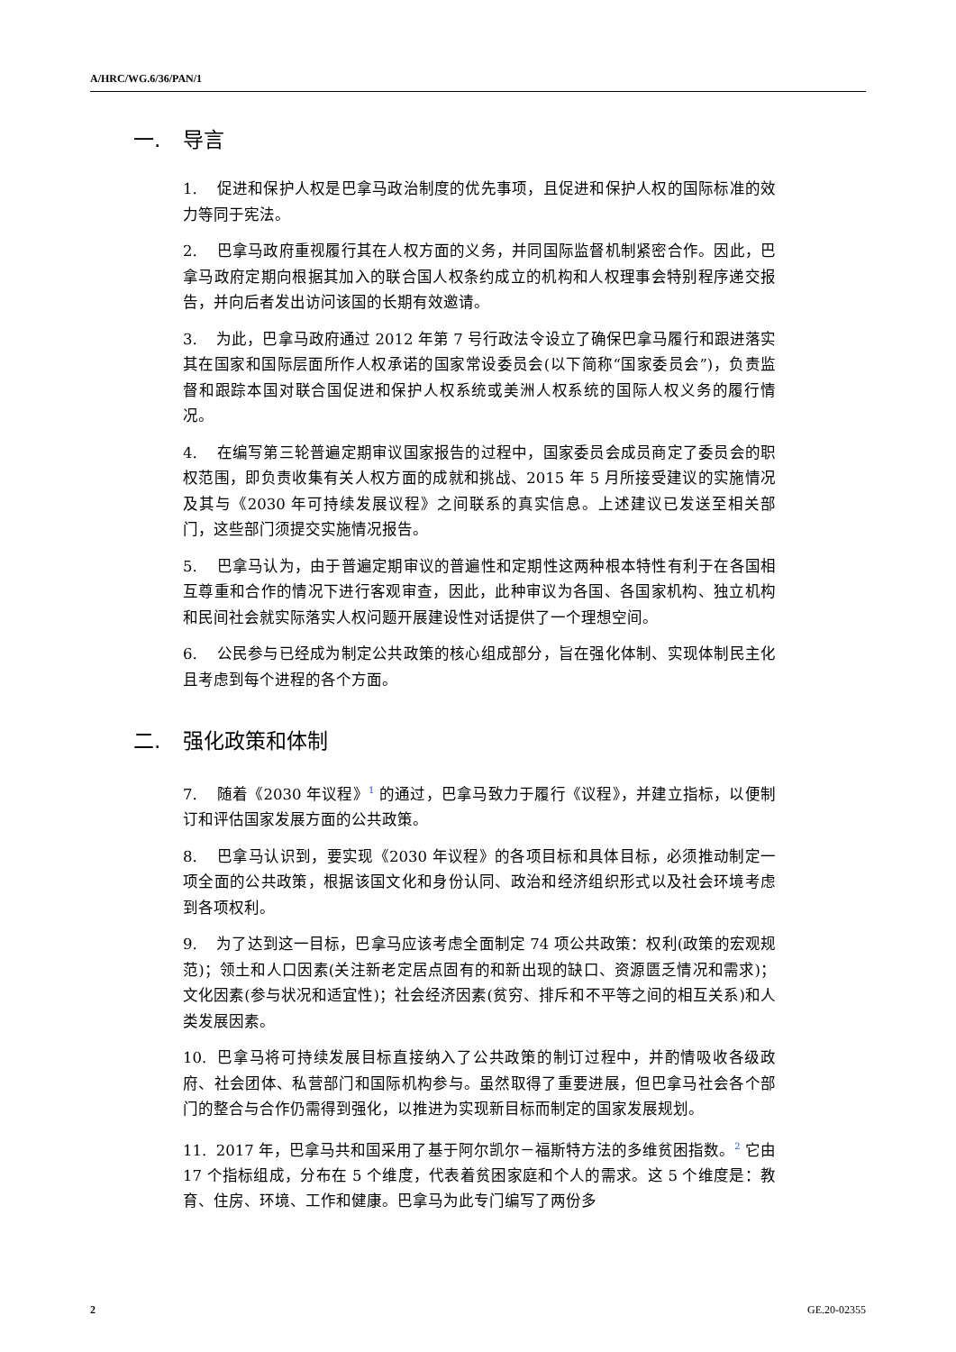A/HRC/WG.6/36/PAN/1
一. 导言
1. 促进和保护人权是巴拿马政治制度的优先事项，且促进和保护人权的国际标准的效力等同于宪法。
2. 巴拿马政府重视履行其在人权方面的义务，并同国际监督机制紧密合作。因此，巴拿马政府定期向根据其加入的联合国人权条约成立的机构和人权理事会特别程序递交报告，并向后者发出访问该国的长期有效邀请。
3. 为此，巴拿马政府通过 2012 年第 7 号行政法令设立了确保巴拿马履行和跟进落实其在国家和国际层面所作人权承诺的国家常设委员会(以下简称“国家委员会”)，负责监督和跟踪本国对联合国促进和保护人权系统或美洲人权系统的国际人权义务的履行情况。
4. 在编写第三轮普遍定期审议国家报告的过程中，国家委员会成员商定了委员会的职权范围，即负责收集有关人权方面的成就和挑战、2015 年 5 月所接受建议的实施情况及其与《2030 年可持续发展议程》之间联系的真实信息。上述建议已发送至相关部门，这些部门须提交实施情况报告。
5. 巴拿马认为，由于普遍定期审议的普遍性和定期性这两种根本特性有利于在各国相互尊重和合作的情况下进行客观审查，因此，此种审议为各国、各国家机构、独立机构和民间社会就实际落实人权问题开展建设性对话提供了一个理想空间。
6. 公民参与已经成为制定公共政策的核心组成部分，旨在强化体制、实现体制民主化且考虑到每个进程的各个方面。
二. 强化政策和体制
7. 随着《2030 年议程》<sup>1</sup> 的通过，巴拿马致力于履行《议程》，并建立指标，以便制订和评估国家发展方面的公共政策。
8. 巴拿马认识到，要实现《2030 年议程》的各项目标和具体目标，必须推动制定一项全面的公共政策，根据该国文化和身份认同、政治和经济组织形式以及社会环境考虑到各项权利。
9. 为了达到这一目标，巴拿马应该考虑全面制定 74 项公共政策：权利(政策的宏观规范)；领土和人口因素(关注新老定居点固有的和新出现的缺口、资源匮乏情况和需求)；文化因素(参与状况和适宜性)；社会经济因素(贫穷、排斥和不平等之间的相互关系)和人类发展因素。
10. 巴拿马将可持续发展目标直接纳入了公共政策的制订过程中，并酌情吸收各级政府、社会团体、私营部门和国际机构参与。虽然取得了重要进展，但巴拿马社会各个部门的整合与合作仍需得到强化，以推进为实现新目标而制定的国家发展规划。
11. 2017 年，巴拿马共和国采用了基于阿尔凯尔－福斯特方法的多维贫困指数。<sup>2</sup> 它由 17 个指标组成，分布在 5 个维度，代表着贫困家庭和个人的需求。这 5 个维度是：教育、住房、环境、工作和健康。巴拿马为此专门编写了两份多
2 GE.20-02355